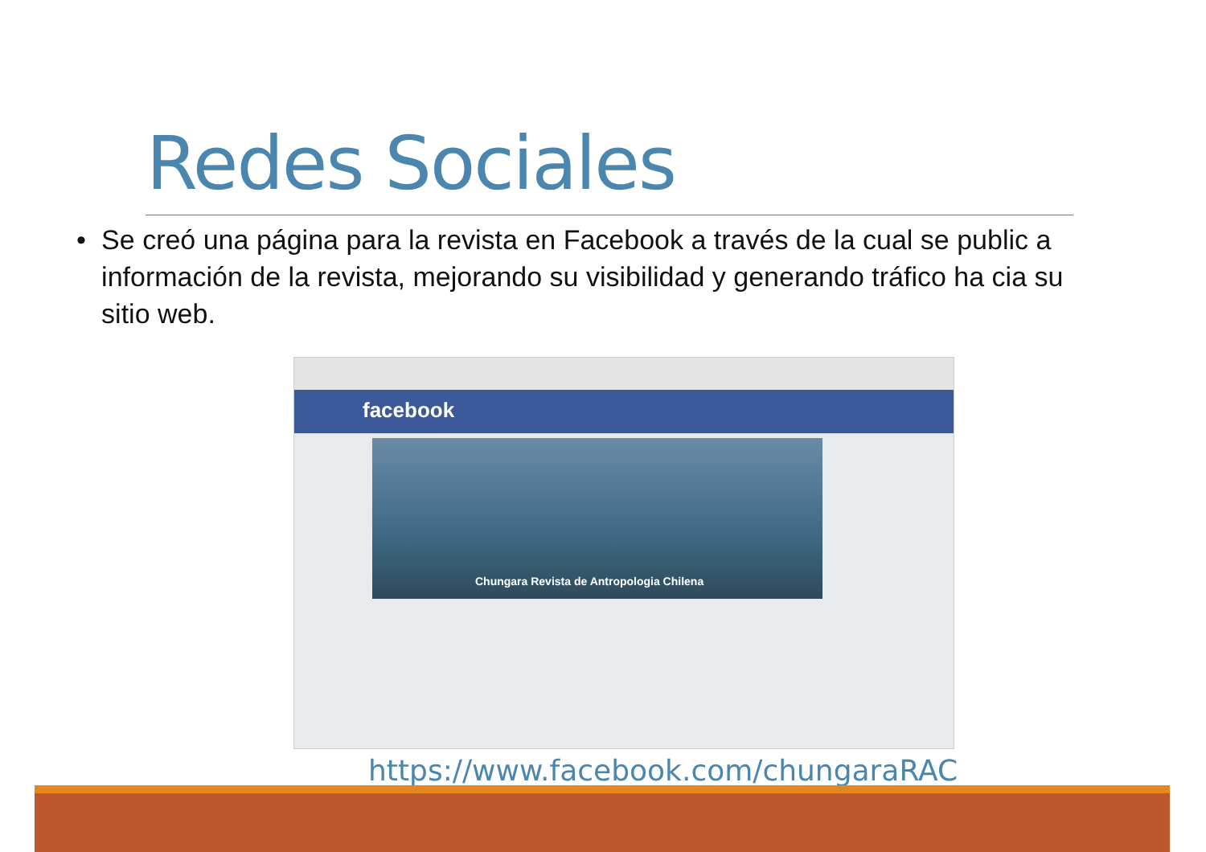Redes Sociales
• Se creó una página para la revista en Facebook a través de la cual se public a información de la revista, mejorando su visibilidad y generando tráfico ha cia su sitio web.
facebook
Chungara Revista de Antropologia Chilena
https://www.facebook.com/chungaraRAC